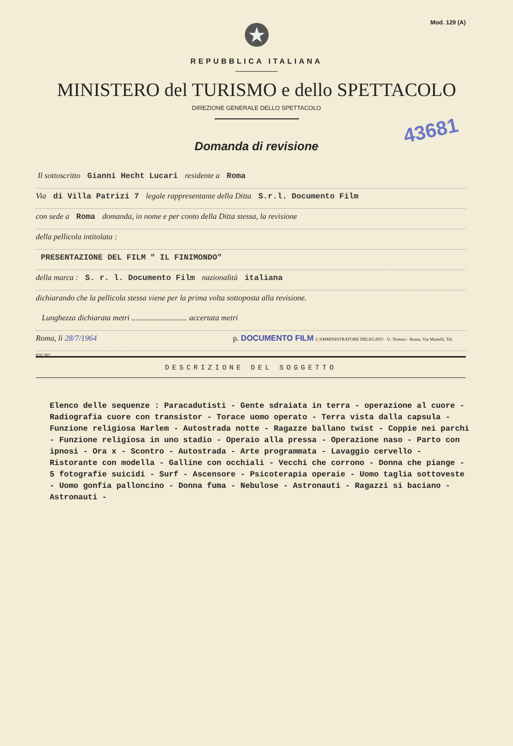Mod. 129 (A)
REPUBBLICA ITALIANA
MINISTERO del TURISMO e dello SPETTACOLO
DIREZIONE GENERALE DELLO SPETTACOLO
43681
Domanda di revisione
Il sottoscritto Gianni Hecht Lucari residente a Roma
Via di Villa Patrizi 7 legale rappresentante della Ditta S.r.l. Documento Film
con sede a Roma domanda, in nome e per conto della Ditta stessa, la revisione
della pellicola intitolata :
PRESENTAZIONE DEL FILM " IL FINIMONDO"
della marca : S. r. l. Documento Film nazionalità italiana
dichiarando che la pellicola stessa viene per la prima volta sottoposta alla revisione.
Lunghezza dichiarata metri ............................ accertata metri
Roma, li 28/7/1964 p. DOCUMENTO FILM L'AMMINISTRATORE DELEGATO · U. Terenzi - Roma, Via Martelli, Tel. 820.302
DESCRIZIONE DEL SOGGETTO
Elenco delle sequenze : Paracadutisti - Gente sdraiata in terra - operazione al cuore - Radiografia cuore con transistor - Torace uomo operato - Terra vista dalla capsula - Funzione religiosa Harlem - Autostrada notte - Ragazze ballano twist - Coppie nei parchi - Funzione religiosa in uno stadio - Operaio alla pressa - Operazione naso - Parto con ipnosi - Ora x - Scontro - Autostrada - Arte programmata - Lavaggio cervello - Ristorante con modella - Galline con occhiali - Vecchi che corrono - Donna che piange - 5 fotografie suicidi - Surf - Ascensore - Psicoterapia operaie - Uomo taglia sottoveste - Uomo gonfia palloncino - Donna fuma - Nebulose - Astronauti - Ragazzi si baciano - Astronauti -